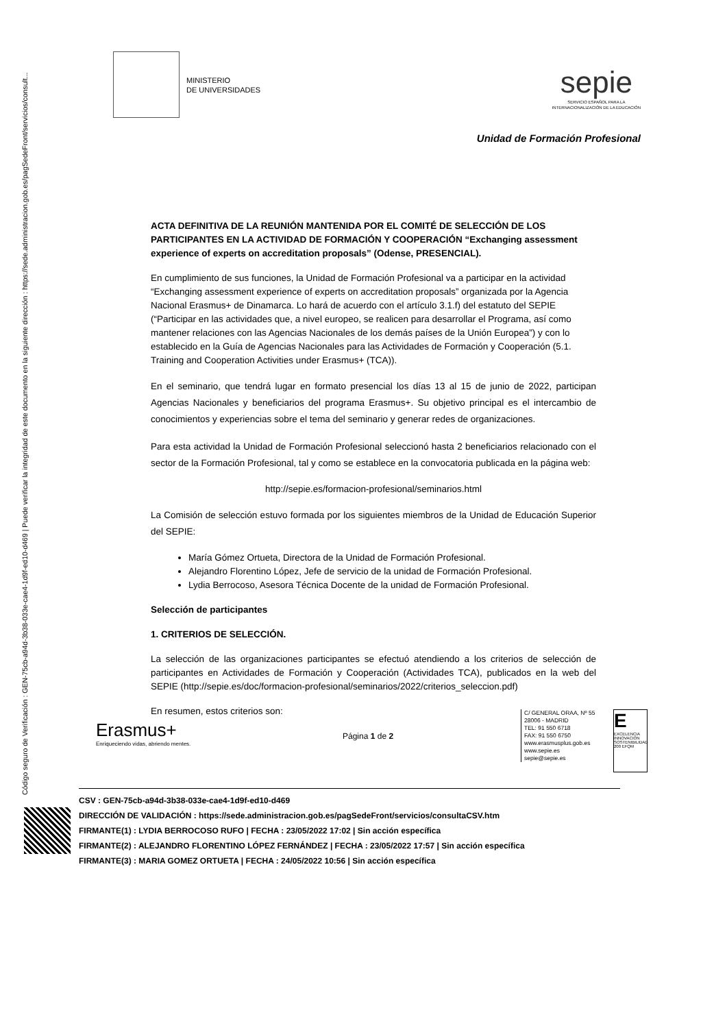Código seguro de Verificación : GEN-75cb-a94d-3b38-033e-cae4-1d9f-ed10-d469 | Puede verificar la integridad de este documento en la siguiente dirección : https://sede.administracion.gob.es/pagSedeFront/servicios/consult...
MINISTERIO
DE UNIVERSIDADES
sepie
SERVICIO ESPAÑOL PARA LA
INTERNACIONALIZACIÓN DE LA EDUCACIÓN
Unidad de Formación Profesional
ACTA DEFINITIVA DE LA REUNIÓN MANTENIDA POR EL COMITÉ DE SELECCIÓN DE LOS PARTICIPANTES EN LA ACTIVIDAD DE FORMACIÓN Y COOPERACIÓN “Exchanging assessment experience of experts on accreditation proposals” (Odense, PRESENCIAL).
En cumplimiento de sus funciones, la Unidad de Formación Profesional va a participar en la actividad “Exchanging assessment experience of experts on accreditation proposals” organizada por la Agencia Nacional Erasmus+ de Dinamarca. Lo hará de acuerdo con el artículo 3.1.f) del estatuto del SEPIE (“Participar en las actividades que, a nivel europeo, se realicen para desarrollar el Programa, así como mantener relaciones con las Agencias Nacionales de los demás países de la Unión Europea”) y con lo establecido en la Guía de Agencias Nacionales para las Actividades de Formación y Cooperación (5.1. Training and Cooperation Activities under Erasmus+ (TCA)).
En el seminario, que tendrá lugar en formato presencial los días 13 al 15 de junio de 2022, participan Agencias Nacionales y beneficiarios del programa Erasmus+. Su objetivo principal es el intercambio de conocimientos y experiencias sobre el tema del seminario y generar redes de organizaciones.
Para esta actividad la Unidad de Formación Profesional seleccionó hasta 2 beneficiarios relacionado con el sector de la Formación Profesional, tal y como se establece en la convocatoria publicada en la página web:
http://sepie.es/formacion-profesional/seminarios.html
La Comisión de selección estuvo formada por los siguientes miembros de la Unidad de Educación Superior del SEPIE:
María Gómez Ortueta, Directora de la Unidad de Formación Profesional.
Alejandro Florentino López, Jefe de servicio de la unidad de Formación Profesional.
Lydia Berrocoso, Asesora Técnica Docente de la unidad de Formación Profesional.
Selección de participantes
1. CRITERIOS DE SELECCIÓN.
La selección de las organizaciones participantes se efectuó atendiendo a los criterios de selección de participantes en Actividades de Formación y Cooperación (Actividades TCA), publicados en la web del SEPIE (http://sepie.es/doc/formacion-profesional/seminarios/2022/criterios_seleccion.pdf)
En resumen, estos criterios son:
Erasmus+
Enriqueciendo vidas, abriendo mentes.
Página 1 de 2
C/ GENERAL ORAA, Nº 55
28006 - MADRID
TEL: 91 550 6718
FAX: 91 550 6750
www.erasmusplus.gob.es
www.sepie.es
sepie@sepie.es
E
EXCELENCIA INNOVACIÓN SOSTENIBILIDAD
200 EFQM
CSV : GEN-75cb-a94d-3b38-033e-cae4-1d9f-ed10-d469
DIRECCIÓN DE VALIDACIÓN : https://sede.administracion.gob.es/pagSedeFront/servicios/consultaCSV.htm
FIRMANTE(1) : LYDIA BERROCOSO RUFO | FECHA : 23/05/2022 17:02 | Sin acción específica
FIRMANTE(2) : ALEJANDRO FLORENTINO LÓPEZ FERNÁNDEZ | FECHA : 23/05/2022 17:57 | Sin acción específica
FIRMANTE(3) : MARIA GOMEZ ORTUETA | FECHA : 24/05/2022 10:56 | Sin acción específica